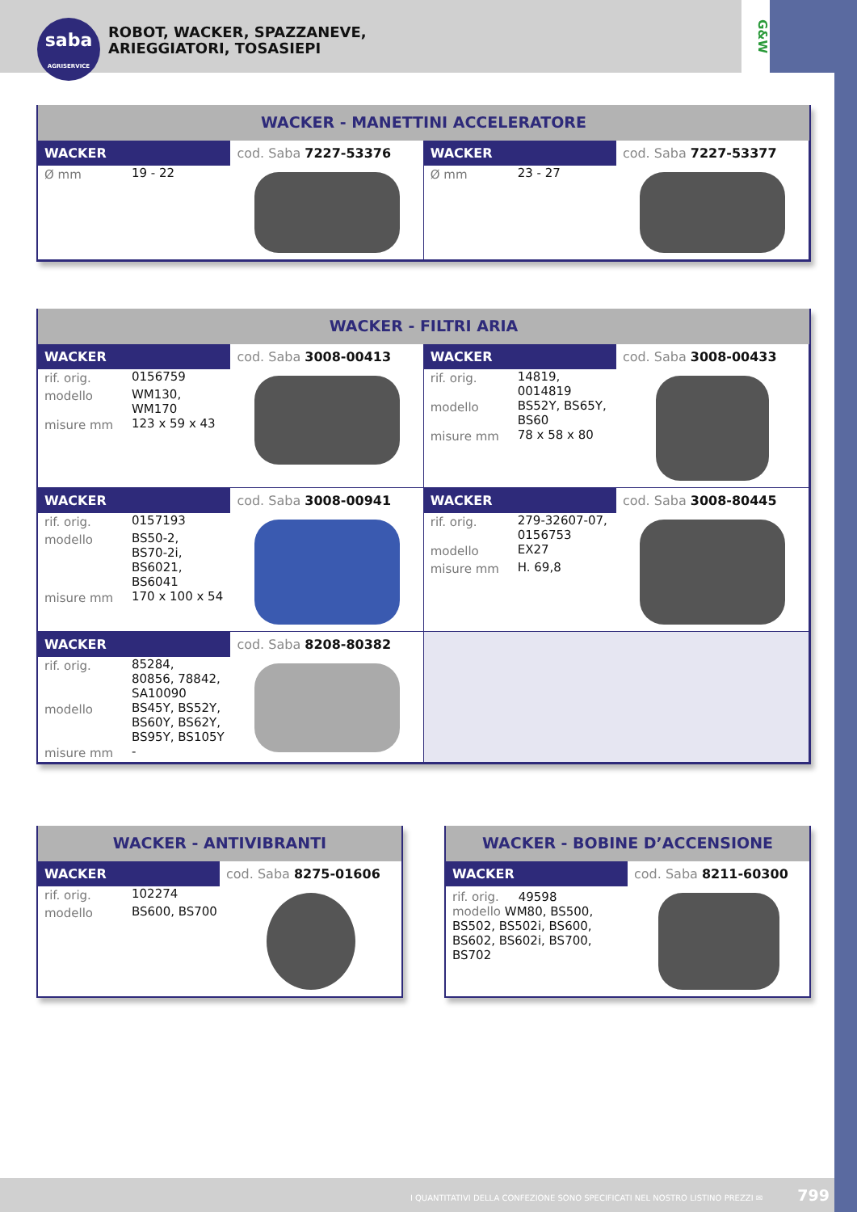saba
AGRISERVICE
ROBOT, WACKER, SPAZZANEVE,
ARIEGGIATORI, TOSASIEPI
G&W
WACKER - MANETTINI ACCELERATORE
| / WACKER / cod. Saba 7227-53376 / / / Ø mm / 19 - 22 / / / | / WACKER / cod. Saba 7227-53377 / / / Ø mm / 23 - 27 / / / |
WACKER - FILTRI ARIA
| / WACKER / cod. Saba 3008-00413 / / / rif. orig. / 0156759 / / modello / WM130, WM170 / / misure mm / 123 x 59 x 43 / / / | / WACKER / cod. Saba 3008-00433 / / / rif. orig. / 14819, 0014819 / / modello / BS52Y, BS65Y, BS60 / / misure mm / 78 x 58 x 80 / / / |
| / WACKER / cod. Saba 3008-00941 / / / rif. orig. / 0157193 / / modello / BS50-2, BS70-2i, BS6021, BS6041 / / misure mm / 170 x 100 x 54 / / / | / WACKER / cod. Saba 3008-80445 / / / rif. orig. / 279-32607-07, 0156753 / / modello / EX27 / / misure mm / H. 69,8 / / / |
| / WACKER / cod. Saba 8208-80382 / / / rif. orig. / 85284, 80856, 78842, SA10090 / / modello / BS45Y, BS52Y, BS60Y, BS62Y, BS95Y, BS105Y / / misure mm / - / / / | |
WACKER - ANTIVIBRANTI
| WACKER | cod. Saba 8275-01606 |
| / rif. orig. / 102274 / / modello / BS600, BS700 / | |
WACKER - BOBINE D’ACCENSIONE
| WACKER | cod. Saba 8211-60300 |
| rif. orig. 49598 modello WM80, BS500, BS502, BS502i, BS600, BS602, BS602i, BS700, BS702 | |
I QUANTITATIVI DELLA CONFEZIONE SONO SPECIFICATI NEL NOSTRO LISTINO PREZZI ✉ 799